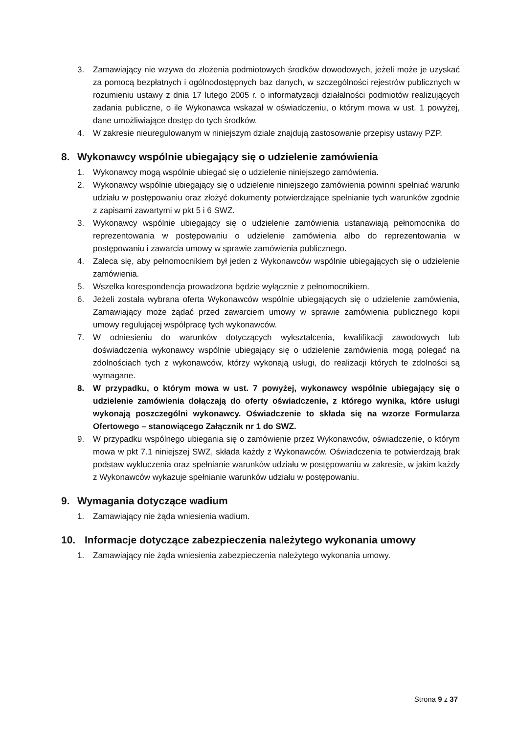3. Zamawiający nie wzywa do złożenia podmiotowych środków dowodowych, jeżeli może je uzyskać za pomocą bezpłatnych i ogólnodostępnych baz danych, w szczególności rejestrów publicznych w rozumieniu ustawy z dnia 17 lutego 2005 r. o informatyzacji działalności podmiotów realizujących zadania publiczne, o ile Wykonawca wskazał w oświadczeniu, o którym mowa w ust. 1 powyżej, dane umożliwiające dostęp do tych środków.
4. W zakresie nieuregulowanym w niniejszym dziale znajdują zastosowanie przepisy ustawy PZP.
8. Wykonawcy wspólnie ubiegający się o udzielenie zamówienia
1. Wykonawcy mogą wspólnie ubiegać się o udzielenie niniejszego zamówienia.
2. Wykonawcy wspólnie ubiegający się o udzielenie niniejszego zamówienia powinni spełniać warunki udziału w postępowaniu oraz złożyć dokumenty potwierdzające spełnianie tych warunków zgodnie z zapisami zawartymi w pkt 5 i 6 SWZ.
3. Wykonawcy wspólnie ubiegający się o udzielenie zamówienia ustanawiają pełnomocnika do reprezentowania w postępowaniu o udzielenie zamówienia albo do reprezentowania w postępowaniu i zawarcia umowy w sprawie zamówienia publicznego.
4. Zaleca się, aby pełnomocnikiem był jeden z Wykonawców wspólnie ubiegających się o udzielenie zamówienia.
5. Wszelka korespondencja prowadzona będzie wyłącznie z pełnomocnikiem.
6. Jeżeli została wybrana oferta Wykonawców wspólnie ubiegających się o udzielenie zamówienia, Zamawiający może żądać przed zawarciem umowy w sprawie zamówienia publicznego kopii umowy regulującej współpracę tych wykonawców.
7. W odniesieniu do warunków dotyczących wykształcenia, kwalifikacji zawodowych lub doświadczenia wykonawcy wspólnie ubiegający się o udzielenie zamówienia mogą polegać na zdolnościach tych z wykonawców, którzy wykonają usługi, do realizacji których te zdolności są wymagane.
8. W przypadku, o którym mowa w ust. 7 powyżej, wykonawcy wspólnie ubiegający się o udzielenie zamówienia dołączają do oferty oświadczenie, z którego wynika, które usługi wykonają poszczególni wykonawcy. Oświadczenie to składa się na wzorze Formularza Ofertowego – stanowiącego Załącznik nr 1 do SWZ.
9. W przypadku wspólnego ubiegania się o zamówienie przez Wykonawców, oświadczenie, o którym mowa w pkt 7.1 niniejszej SWZ, składa każdy z Wykonawców. Oświadczenia te potwierdzają brak podstaw wykluczenia oraz spełnianie warunków udziału w postępowaniu w zakresie, w jakim każdy z Wykonawców wykazuje spełnianie warunków udziału w postępowaniu.
9. Wymagania dotyczące wadium
1. Zamawiający nie żąda wniesienia wadium.
10. Informacje dotyczące zabezpieczenia należytego wykonania umowy
1. Zamawiający nie żąda wniesienia zabezpieczenia należytego wykonania umowy.
Strona 9 z 37